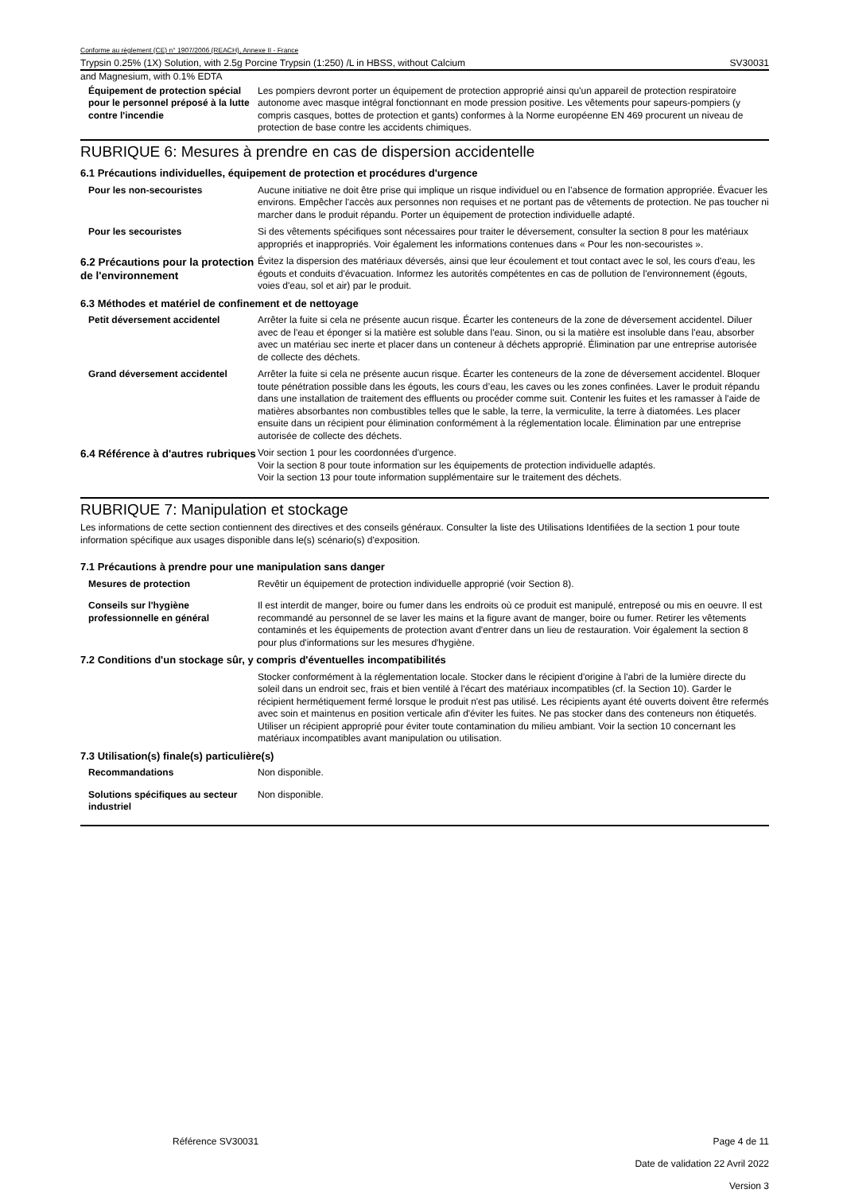Conforme au règlement (CE) n° 1907/2006 (REACH), Annexe II - France
Trypsin 0.25% (1X) Solution, with 2.5g Porcine Trypsin (1:250) /L in HBSS, without Calcium SV30031
and Magnesium, with 0.1% EDTA
Équipement de protection spécial pour le personnel préposé à la lutte contre l'incendie
Les pompiers devront porter un équipement de protection approprié ainsi qu'un appareil de protection respiratoire autonome avec masque intégral fonctionnant en mode pression positive. Les vêtements pour sapeurs-pompiers (y compris casques, bottes de protection et gants) conformes à la Norme européenne EN 469 procurent un niveau de protection de base contre les accidents chimiques.
RUBRIQUE 6: Mesures à prendre en cas de dispersion accidentelle
6.1 Précautions individuelles, équipement de protection et procédures d'urgence
Pour les non-secouristes Aucune initiative ne doit être prise qui implique un risque individuel ou en l’absence de formation appropriée. Évacuer les environs. Empêcher l'accès aux personnes non requises et ne portant pas de vêtements de protection. Ne pas toucher ni marcher dans le produit répandu. Porter un équipement de protection individuelle adapté.
Pour les secouristes Si des vêtements spécifiques sont nécessaires pour traiter le déversement, consulter la section 8 pour les matériaux appropriés et inappropriés. Voir également les informations contenues dans « Pour les non-secouristes ».
6.2 Précautions pour la protection de l'environnement
Évitez la dispersion des matériaux déversés, ainsi que leur écoulement et tout contact avec le sol, les cours d'eau, les égouts et conduits d'évacuation. Informez les autorités compétentes en cas de pollution de l'environnement (égouts, voies d'eau, sol et air) par le produit.
6.3 Méthodes et matériel de confinement et de nettoyage
Petit déversement accidentel Arrêter la fuite si cela ne présente aucun risque. Écarter les conteneurs de la zone de déversement accidentel. Diluer avec de l'eau et éponger si la matière est soluble dans l'eau. Sinon, ou si la matière est insoluble dans l'eau, absorber avec un matériau sec inerte et placer dans un conteneur à déchets approprié. Élimination par une entreprise autorisée de collecte des déchets.
Grand déversement accidentel Arrêter la fuite si cela ne présente aucun risque. Écarter les conteneurs de la zone de déversement accidentel. Bloquer toute pénétration possible dans les égouts, les cours d’eau, les caves ou les zones confinées. Laver le produit répandu dans une installation de traitement des effluents ou procéder comme suit. Contenir les fuites et les ramasser à l'aide de matières absorbantes non combustibles telles que le sable, la terre, la vermiculite, la terre à diatomées. Les placer ensuite dans un récipient pour élimination conformément à la réglementation locale. Élimination par une entreprise autorisée de collecte des déchets.
6.4 Référence à d'autres rubriques
Voir section 1 pour les coordonnées d'urgence.
Voir la section 8 pour toute information sur les équipements de protection individuelle adaptés.
Voir la section 13 pour toute information supplémentaire sur le traitement des déchets.
RUBRIQUE 7: Manipulation et stockage
Les informations de cette section contiennent des directives et des conseils généraux. Consulter la liste des Utilisations Identifiées de la section 1 pour toute information spécifique aux usages disponible dans le(s) scénario(s) d'exposition.
7.1 Précautions à prendre pour une manipulation sans danger
Mesures de protection Revêtir un équipement de protection individuelle approprié (voir Section 8).
Conseils sur l'hygiène professionnelle en général
Il est interdit de manger, boire ou fumer dans les endroits où ce produit est manipulé, entreposé ou mis en oeuvre. Il est recommandé au personnel de se laver les mains et la figure avant de manger, boire ou fumer. Retirer les vêtements contaminés et les équipements de protection avant d'entrer dans un lieu de restauration. Voir également la section 8 pour plus d'informations sur les mesures d'hygiène.
7.2 Conditions d'un stockage sûr, y compris d'éventuelles incompatibilités
Stocker conformément à la réglementation locale. Stocker dans le récipient d'origine à l'abri de la lumière directe du soleil dans un endroit sec, frais et bien ventilé à l'écart des matériaux incompatibles (cf. la Section 10). Garder le récipient hermétiquement fermé lorsque le produit n'est pas utilisé. Les récipients ayant été ouverts doivent être refermés avec soin et maintenus en position verticale afin d'éviter les fuites. Ne pas stocker dans des conteneurs non étiquetés. Utiliser un récipient approprié pour éviter toute contamination du milieu ambiant. Voir la section 10 concernant les matériaux incompatibles avant manipulation ou utilisation.
7.3 Utilisation(s) finale(s) particulière(s)
Recommandations Non disponible.
Solutions spécifiques au secteur industriel
Non disponible.
Référence SV30031 Page 4 de 11
Date de validation 22 Avril 2022
Version 3